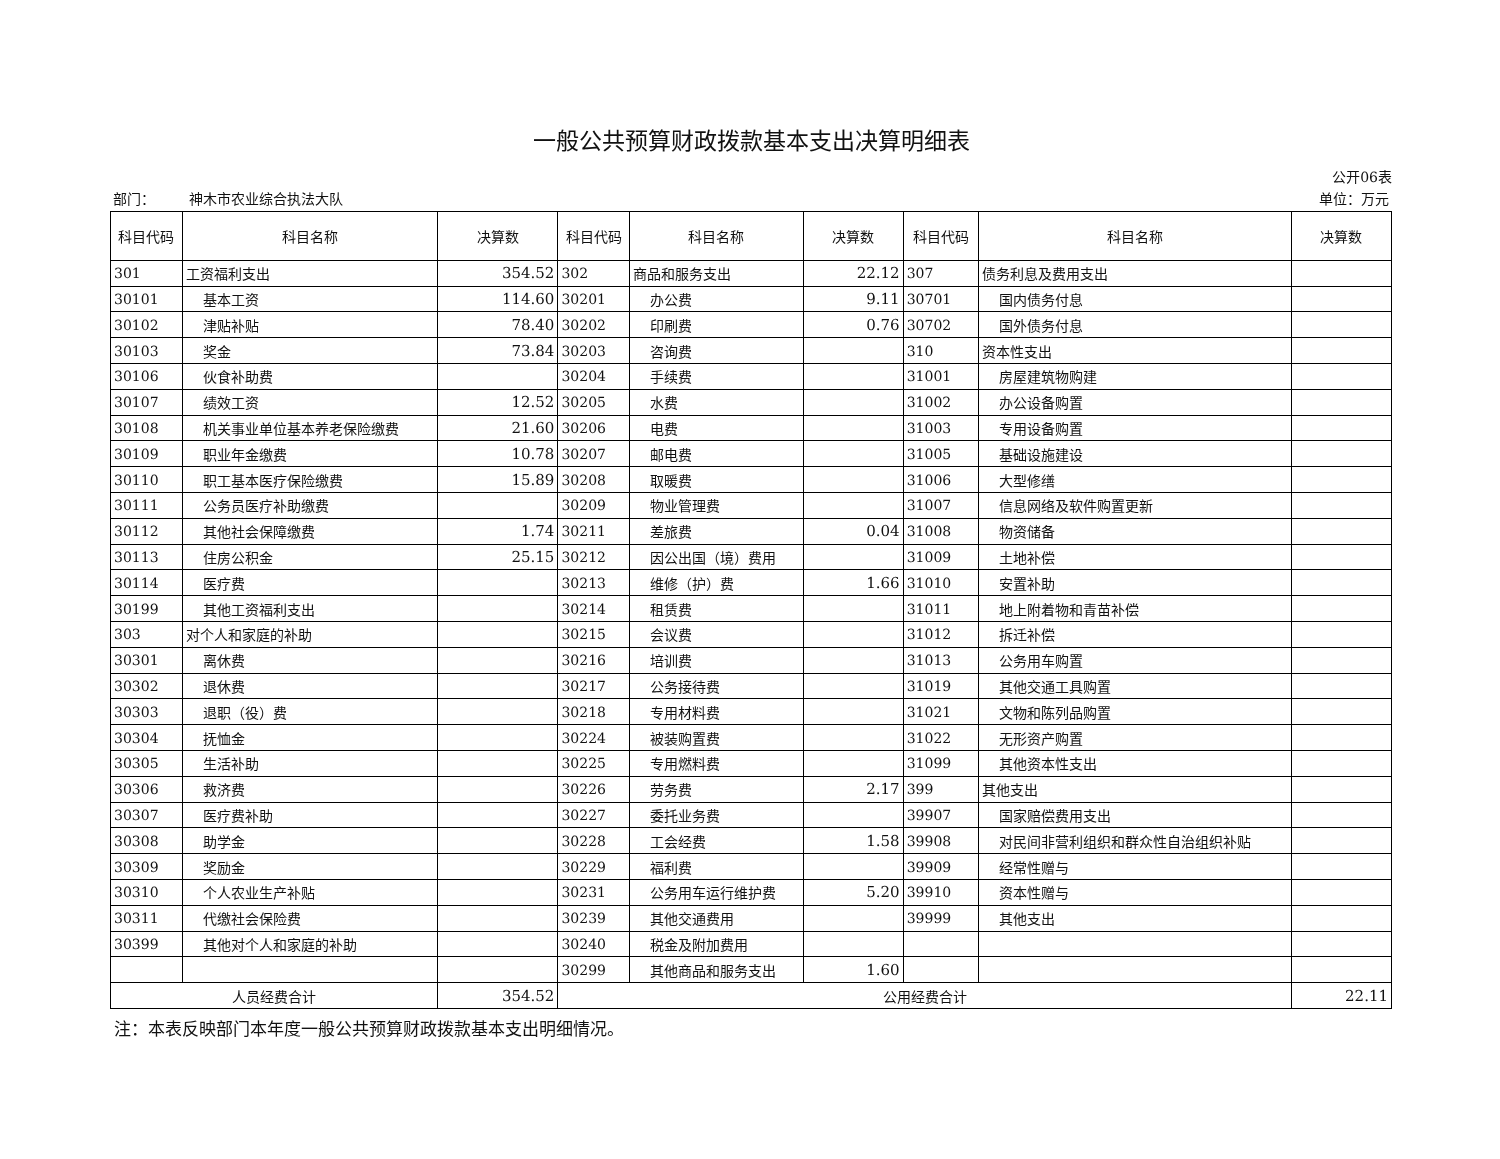一般公共预算财政拨款基本支出决算明细表
公开06表
| 部门： | 神木市农业综合执法大队 | 单位：万元 |
| 科目代码 | 科目名称 | 决算数 | 科目代码 | 科目名称 | 决算数 | 科目代码 | 科目名称 | 决算数 |
| --- | --- | --- | --- | --- | --- | --- | --- | --- |
| 301 | 工资福利支出 | 354.52 | 302 | 商品和服务支出 | 22.12 | 307 | 债务利息及费用支出 | |
| 30101 | 基本工资 | 114.60 | 30201 | 办公费 | 9.11 | 30701 | 国内债务付息 | |
| 30102 | 津贴补贴 | 78.40 | 30202 | 印刷费 | 0.76 | 30702 | 国外债务付息 | |
| 30103 | 奖金 | 73.84 | 30203 | 咨询费 | | 310 | 资本性支出 | |
| 30106 | 伙食补助费 | | 30204 | 手续费 | | 31001 | 房屋建筑物购建 | |
| 30107 | 绩效工资 | 12.52 | 30205 | 水费 | | 31002 | 办公设备购置 | |
| 30108 | 机关事业单位基本养老保险缴费 | 21.60 | 30206 | 电费 | | 31003 | 专用设备购置 | |
| 30109 | 职业年金缴费 | 10.78 | 30207 | 邮电费 | | 31005 | 基础设施建设 | |
| 30110 | 职工基本医疗保险缴费 | 15.89 | 30208 | 取暖费 | | 31006 | 大型修缮 | |
| 30111 | 公务员医疗补助缴费 | | 30209 | 物业管理费 | | 31007 | 信息网络及软件购置更新 | |
| 30112 | 其他社会保障缴费 | 1.74 | 30211 | 差旅费 | 0.04 | 31008 | 物资储备 | |
| 30113 | 住房公积金 | 25.15 | 30212 | 因公出国（境）费用 | | 31009 | 土地补偿 | |
| 30114 | 医疗费 | | 30213 | 维修（护）费 | 1.66 | 31010 | 安置补助 | |
| 30199 | 其他工资福利支出 | | 30214 | 租赁费 | | 31011 | 地上附着物和青苗补偿 | |
| 303 | 对个人和家庭的补助 | | 30215 | 会议费 | | 31012 | 拆迁补偿 | |
| 30301 | 离休费 | | 30216 | 培训费 | | 31013 | 公务用车购置 | |
| 30302 | 退休费 | | 30217 | 公务接待费 | | 31019 | 其他交通工具购置 | |
| 30303 | 退职（役）费 | | 30218 | 专用材料费 | | 31021 | 文物和陈列品购置 | |
| 30304 | 抚恤金 | | 30224 | 被装购置费 | | 31022 | 无形资产购置 | |
| 30305 | 生活补助 | | 30225 | 专用燃料费 | | 31099 | 其他资本性支出 | |
| 30306 | 救济费 | | 30226 | 劳务费 | 2.17 | 399 | 其他支出 | |
| 30307 | 医疗费补助 | | 30227 | 委托业务费 | | 39907 | 国家赔偿费用支出 | |
| 30308 | 助学金 | | 30228 | 工会经费 | 1.58 | 39908 | 对民间非营利组织和群众性自治组织补贴 | |
| 30309 | 奖励金 | | 30229 | 福利费 | | 39909 | 经常性赠与 | |
| 30310 | 个人农业生产补贴 | | 30231 | 公务用车运行维护费 | 5.20 | 39910 | 资本性赠与 | |
| 30311 | 代缴社会保险费 | | 30239 | 其他交通费用 | | 39999 | 其他支出 | |
| 30399 | 其他对个人和家庭的补助 | | 30240 | 税金及附加费用 | | | | |
| | | | 30299 | 其他商品和服务支出 | 1.60 | | | |
| 人员经费合计 | | 354.52 | 公用经费合计 | | | | | 22.11 |
注：本表反映部门本年度一般公共预算财政拨款基本支出明细情况。